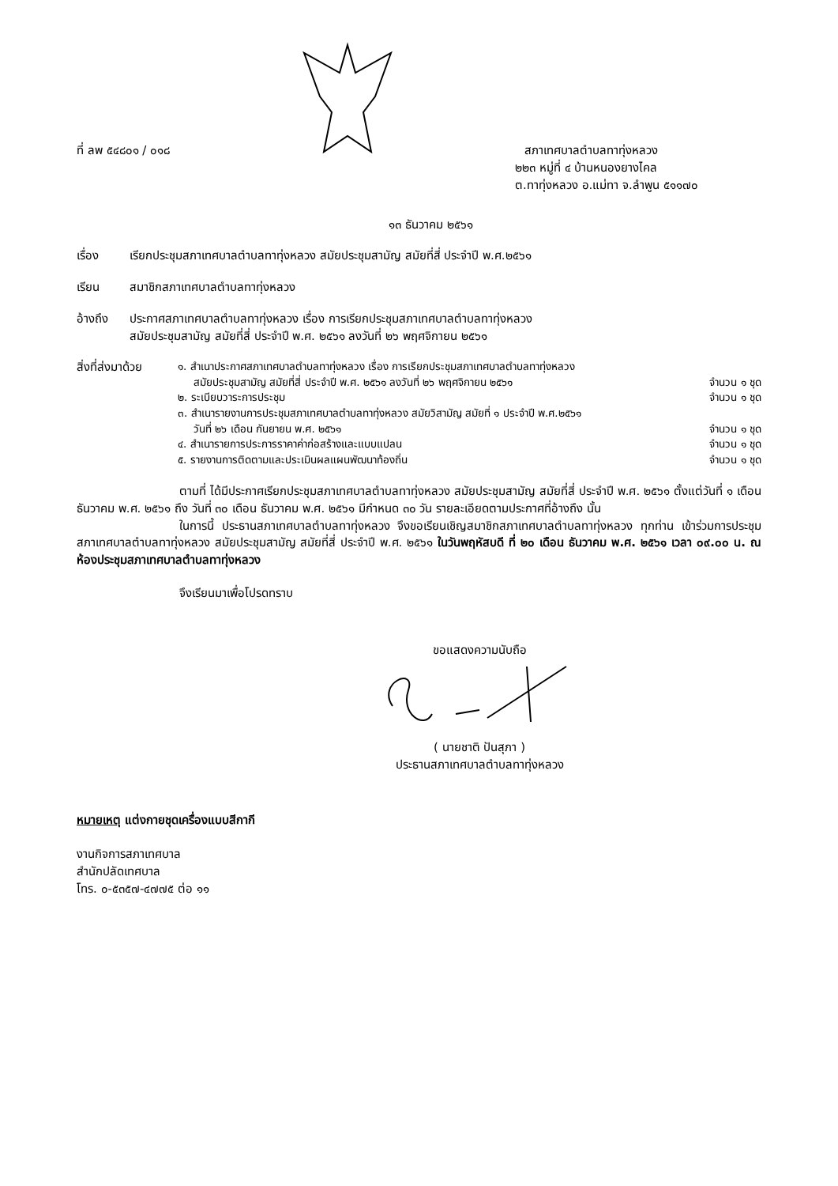ที่ ลพ ๕๔๘๐๑ / ๐๑๘
สภาเทศบาลตำบลทาทุ่งหลวง
๒๒๓ หมู่ที่ ๔ บ้านหนองยางไคล
ต.ทาทุ่งหลวง อ.แม่ทา จ.ลำพูน ๕๑๑๗๐
๑๓ ธันวาคม ๒๕๖๑
เรื่อง เรียกประชุมสภาเทศบาลตำบลทาทุ่งหลวง สมัยประชุมสามัญ สมัยที่สี่ ประจำปี พ.ศ.๒๕๖๑
เรียน สมาชิกสภาเทศบาลตำบลทาทุ่งหลวง
อ้างถึง ประกาศสภาเทศบาลตำบลทาทุ่งหลวง เรื่อง การเรียกประชุมสภาเทศบาลตำบลทาทุ่งหลวง
สมัยประชุมสามัญ สมัยที่สี่ ประจำปี พ.ศ. ๒๕๖๑ ลงวันที่ ๒๖ พฤศจิกายน ๒๕๖๑
สิ่งที่ส่งมาด้วย
๑. สำเนาประกาศสภาเทศบาลตำบลทาทุ่งหลวง เรื่อง การเรียกประชุมสภาเทศบาลตำบลทาทุ่งหลวง
สมัยประชุมสามัญ สมัยที่สี่ ประจำปี พ.ศ. ๒๕๖๑ ลงวันที่ ๒๖ พฤศจิกายน ๒๕๖๑ จำนวน ๑ ชุด
๒. ระเบียบวาระการประชุม จำนวน ๑ ชุด
๓. สำเนารายงานการประชุมสภาเทศบาลตำบลทาทุ่งหลวง สมัยวิสามัญ สมัยที่ ๑ ประจำปี พ.ศ.๒๕๖๑
วันที่ ๒๖ เดือน กันยายน พ.ศ. ๒๕๖๑ จำนวน ๑ ชุด
๔. สำเนารายการประการราคาค่าก่อสร้างและแบบแปลน จำนวน ๑ ชุด
๕. รายงานการติดตามและประเมินผลแผนพัฒนาท้องถิ่น จำนวน ๑ ชุด
ตามที่ ได้มีประกาศเรียกประชุมสภาเทศบาลตำบลทาทุ่งหลวง สมัยประชุมสามัญ สมัยที่สี่ ประจำปี พ.ศ. ๒๕๖๑ ตั้งแต่วันที่ ๑ เดือน ธันวาคม พ.ศ. ๒๕๖๑ ถึง วันที่ ๓๐ เดือน ธันวาคม พ.ศ. ๒๕๖๑ มีกำหนด ๓๐ วัน รายละเอียดตามประกาศที่อ้างถึง นั้น
ในการนี้ ประธานสภาเทศบาลตำบลทาทุ่งหลวง จึงขอเรียนเชิญสมาชิกสภาเทศบาลตำบลทาทุ่งหลวง ทุกท่าน เข้าร่วมการประชุมสภาเทศบาลตำบลทาทุ่งหลวง สมัยประชุมสามัญ สมัยที่สี่ ประจำปี พ.ศ. ๒๕๖๑ ในวันพฤหัสบดี ที่ ๒๐ เดือน ธันวาคม พ.ศ. ๒๕๖๑ เวลา ๐๙.๐๐ น. ณ ห้องประชุมสภาเทศบาลตำบลทาทุ่งหลวง
จึงเรียนมาเพื่อโปรดทราบ
ขอแสดงความนับถือ
( นายชาติ ปันสุภา )
ประธานสภาเทศบาลตำบลทาทุ่งหลวง
หมายเหตุ แต่งกายชุดเครื่องแบบสีกากี
งานกิจการสภาเทศบาล
สำนักปลัดเทศบาล
โทร. ๐-๕๓๕๗-๔๗๗๕ ต่อ ๑๑